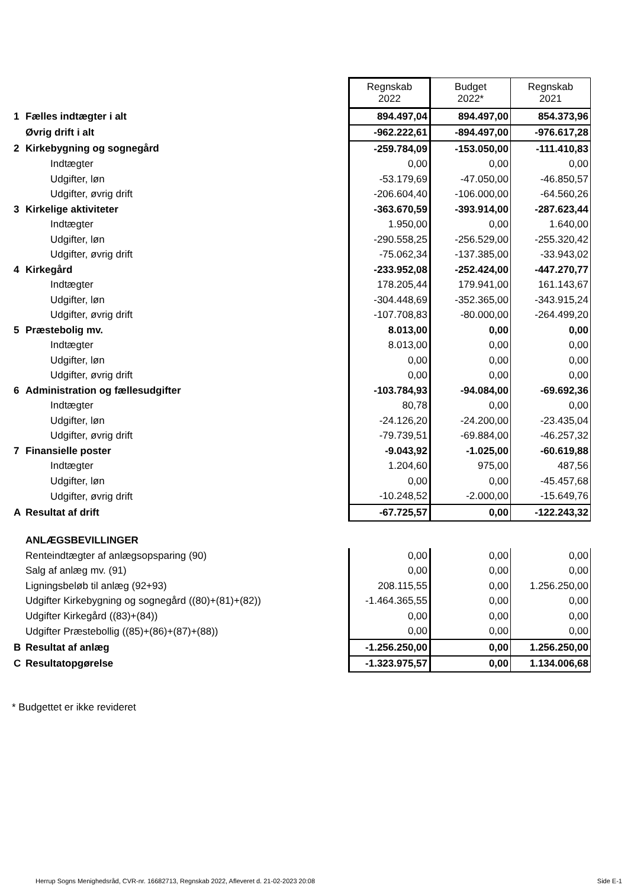| | | Regnskab 2022 | Budget 2022* | Regnskab 2021 |
| 1 | Fælles indtægter i alt | 894.497,04 | 894.497,00 | 854.373,96 |
| | Øvrig drift i alt | -962.222,61 | -894.497,00 | -976.617,28 |
| 2 | Kirkebygning og sognegård | -259.784,09 | -153.050,00 | -111.410,83 |
| | Indtægter | 0,00 | 0,00 | 0,00 |
| | Udgifter, løn | -53.179,69 | -47.050,00 | -46.850,57 |
| | Udgifter, øvrig drift | -206.604,40 | -106.000,00 | -64.560,26 |
| 3 | Kirkelige aktiviteter | -363.670,59 | -393.914,00 | -287.623,44 |
| | Indtægter | 1.950,00 | 0,00 | 1.640,00 |
| | Udgifter, løn | -290.558,25 | -256.529,00 | -255.320,42 |
| | Udgifter, øvrig drift | -75.062,34 | -137.385,00 | -33.943,02 |
| 4 | Kirkegård | -233.952,08 | -252.424,00 | -447.270,77 |
| | Indtægter | 178.205,44 | 179.941,00 | 161.143,67 |
| | Udgifter, løn | -304.448,69 | -352.365,00 | -343.915,24 |
| | Udgifter, øvrig drift | -107.708,83 | -80.000,00 | -264.499,20 |
| 5 | Præstebolig mv. | 8.013,00 | 0,00 | 0,00 |
| | Indtægter | 8.013,00 | 0,00 | 0,00 |
| | Udgifter, løn | 0,00 | 0,00 | 0,00 |
| | Udgifter, øvrig drift | 0,00 | 0,00 | 0,00 |
| 6 | Administration og fællesudgifter | -103.784,93 | -94.084,00 | -69.692,36 |
| | Indtægter | 80,78 | 0,00 | 0,00 |
| | Udgifter, løn | -24.126,20 | -24.200,00 | -23.435,04 |
| | Udgifter, øvrig drift | -79.739,51 | -69.884,00 | -46.257,32 |
| 7 | Finansielle poster | -9.043,92 | -1.025,00 | -60.619,88 |
| | Indtægter | 1.204,60 | 975,00 | 487,56 |
| | Udgifter, løn | 0,00 | 0,00 | -45.457,68 |
| | Udgifter, øvrig drift | -10.248,52 | -2.000,00 | -15.649,76 |
| A | Resultat af drift | -67.725,57 | 0,00 | -122.243,32 |
| | ANLÆGSBEVILLINGER | | | |
| | Renteindtægter af anlægsopsparing (90) | 0,00 | 0,00 | 0,00 |
| | Salg af anlæg mv. (91) | 0,00 | 0,00 | 0,00 |
| | Ligningsbeløb til anlæg (92+93) | 208.115,55 | 0,00 | 1.256.250,00 |
| | Udgifter Kirkebygning og sognegård ((80)+(81)+(82)) | -1.464.365,55 | 0,00 | 0,00 |
| | Udgifter Kirkegård ((83)+(84)) | 0,00 | 0,00 | 0,00 |
| | Udgifter Præstebollig ((85)+(86)+(87)+(88)) | 0,00 | 0,00 | 0,00 |
| B | Resultat af anlæg | -1.256.250,00 | 0,00 | 1.256.250,00 |
| C | Resultatopgørelse | -1.323.975,57 | 0,00 | 1.134.006,68 |
* Budgettet er ikke revideret
Herrup Sogns Menighedsråd, CVR-nr. 16682713, Regnskab 2022, Afleveret d. 21-02-2023 20:08
Side E-1